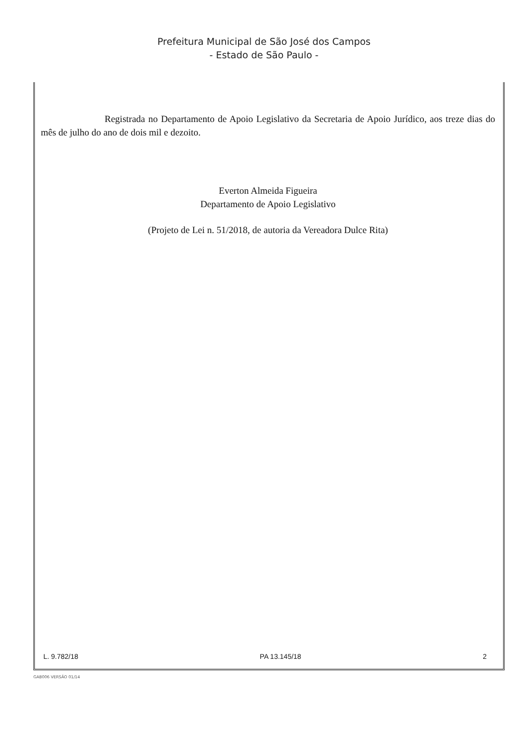Prefeitura Municipal de São José dos Campos
- Estado de São Paulo -
Registrada no Departamento de Apoio Legislativo da Secretaria de Apoio Jurídico, aos treze dias do mês de julho do ano de dois mil e dezoito.
Everton Almeida Figueira
Departamento de Apoio Legislativo
(Projeto de Lei n. 51/2018, de autoria da Vereadora Dulce Rita)
L. 9.782/18 PA 13.145/18 2
GAB006 VERSÃO 01/14